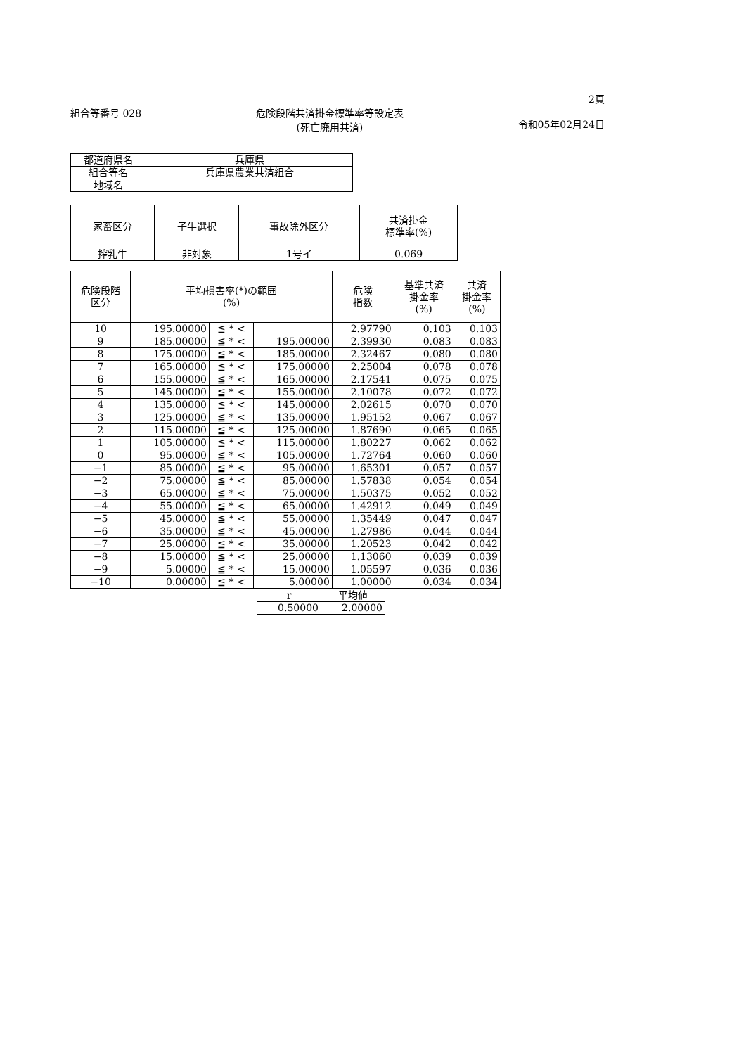組合等番号 028 危険段階共済掛金標準率等設定表
(死亡廃用共済)
2頁
令和05年02月24日
| 都道府県名 | 兵庫県 |
| 組合等名 | 兵庫県農業共済組合 |
| 地域名 | |
| 家畜区分 | 子牛選択 | 事故除外区分 | 共済掛金 標準率(%) |
| --- | --- | --- | --- |
| 搾乳牛 | 非対象 | 1号イ | 0.069 |
| 危険段階 区分 | 平均損害率(*)の範囲 (%) | | | 危険 指数 | 基準共済 掛金率 (%) | 共済 掛金率 (%) |
| --- | --- | --- | --- | --- | --- | --- |
| 10 | 195.00000 | ≦ * < | | 2.97790 | 0.103 | 0.103 |
| 9 | 185.00000 | ≦ * < | 195.00000 | 2.39930 | 0.083 | 0.083 |
| 8 | 175.00000 | ≦ * < | 185.00000 | 2.32467 | 0.080 | 0.080 |
| 7 | 165.00000 | ≦ * < | 175.00000 | 2.25004 | 0.078 | 0.078 |
| 6 | 155.00000 | ≦ * < | 165.00000 | 2.17541 | 0.075 | 0.075 |
| 5 | 145.00000 | ≦ * < | 155.00000 | 2.10078 | 0.072 | 0.072 |
| 4 | 135.00000 | ≦ * < | 145.00000 | 2.02615 | 0.070 | 0.070 |
| 3 | 125.00000 | ≦ * < | 135.00000 | 1.95152 | 0.067 | 0.067 |
| 2 | 115.00000 | ≦ * < | 125.00000 | 1.87690 | 0.065 | 0.065 |
| 1 | 105.00000 | ≦ * < | 115.00000 | 1.80227 | 0.062 | 0.062 |
| 0 | 95.00000 | ≦ * < | 105.00000 | 1.72764 | 0.060 | 0.060 |
| −1 | 85.00000 | ≦ * < | 95.00000 | 1.65301 | 0.057 | 0.057 |
| −2 | 75.00000 | ≦ * < | 85.00000 | 1.57838 | 0.054 | 0.054 |
| −3 | 65.00000 | ≦ * < | 75.00000 | 1.50375 | 0.052 | 0.052 |
| −4 | 55.00000 | ≦ * < | 65.00000 | 1.42912 | 0.049 | 0.049 |
| −5 | 45.00000 | ≦ * < | 55.00000 | 1.35449 | 0.047 | 0.047 |
| −6 | 35.00000 | ≦ * < | 45.00000 | 1.27986 | 0.044 | 0.044 |
| −7 | 25.00000 | ≦ * < | 35.00000 | 1.20523 | 0.042 | 0.042 |
| −8 | 15.00000 | ≦ * < | 25.00000 | 1.13060 | 0.039 | 0.039 |
| −9 | 5.00000 | ≦ * < | 15.00000 | 1.05597 | 0.036 | 0.036 |
| −10 | 0.00000 | ≦ * < | 5.00000 | 1.00000 | 0.034 | 0.034 |
| r | 平均値 |
| --- | --- |
| 0.50000 | 2.00000 |